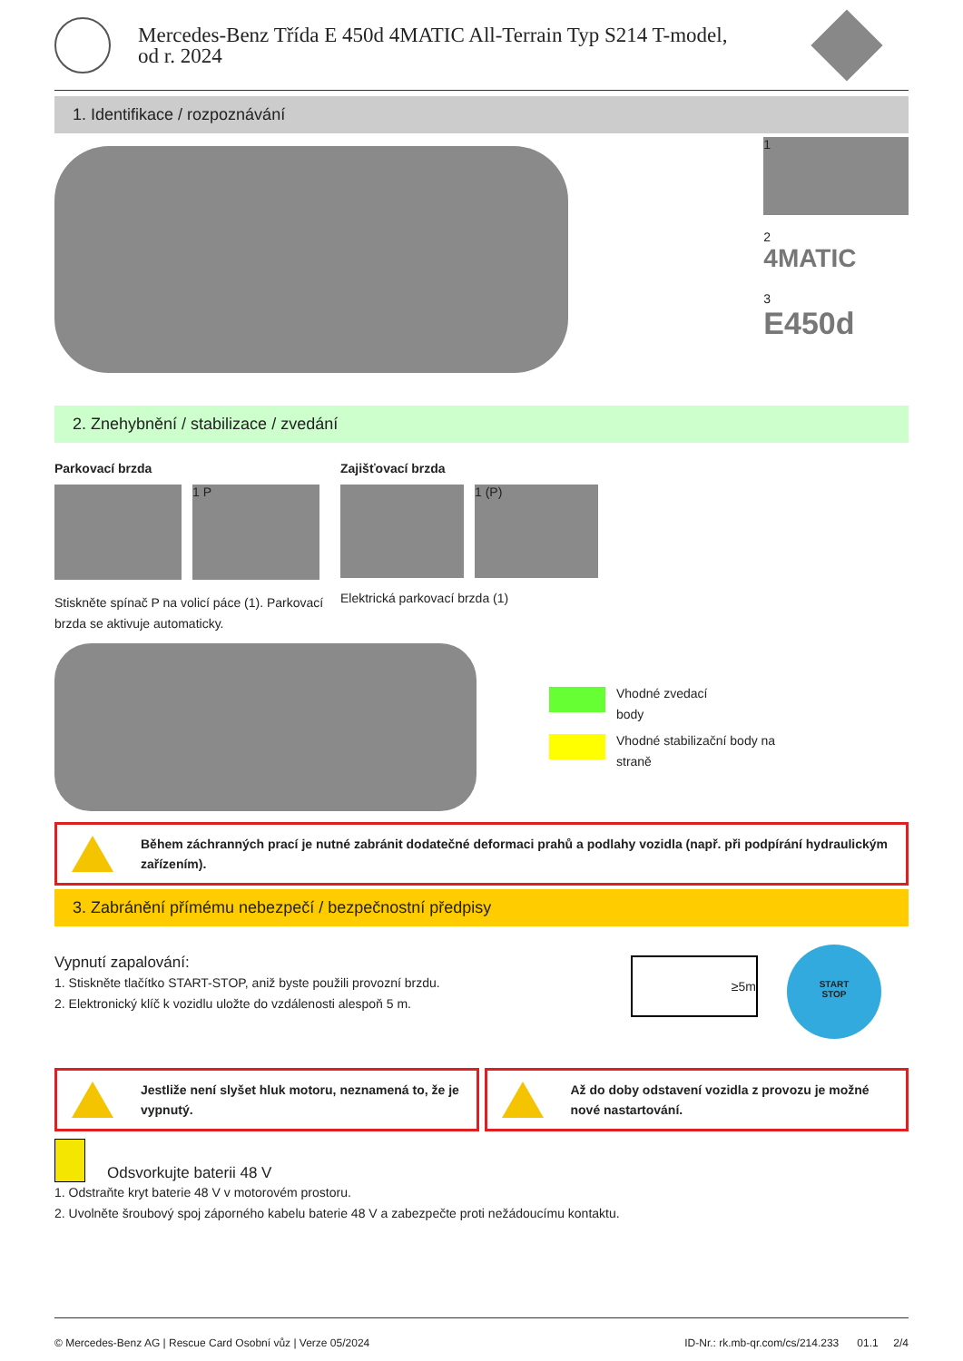Mercedes-Benz Třída E 450d 4MATIC All-Terrain Typ S214 T-model,
od r. 2024
1. Identifikace / rozpoznávání
1
2
4MATIC
3
E450d
2. Znehybnění / stabilizace / zvedání
Parkovací brzda
1 P
Stiskněte spínač P na volicí páce (1). Parkovací brzda se aktivuje automaticky.
Zajišťovací brzda
1 (P)
Elektrická parkovací brzda (1)
Vhodné zvedací
body
Vhodné stabilizační body na
straně
Během záchranných prací je nutné zabránit dodatečné deformaci prahů a podlahy vozidla (např. při podpírání hydraulickým zařízením).
3. Zabránění přímému nebezpečí / bezpečnostní předpisy
Vypnutí zapalování:
1. Stiskněte tlačítko START-STOP, aniž byste použili provozní brzdu.
2. Elektronický klíč k vozidlu uložte do vzdálenosti alespoň 5 m.
≥5m
START
STOP
Jestliže není slyšet hluk motoru, neznamená to, že je vypnutý.
Až do doby odstavení vozidla z provozu je možné nové nastartování.
Odsvorkujte baterii 48 V
1. Odstraňte kryt baterie 48 V v motorovém prostoru.
2. Uvolněte šroubový spoj záporného kabelu baterie 48 V a zabezpečte proti nežádoucímu kontaktu.
© Mercedes-Benz AG | Rescue Card Osobní vůz | Verze 05/2024 ID-Nr.: rk.mb-qr.com/cs/214.233 01.1 2/4